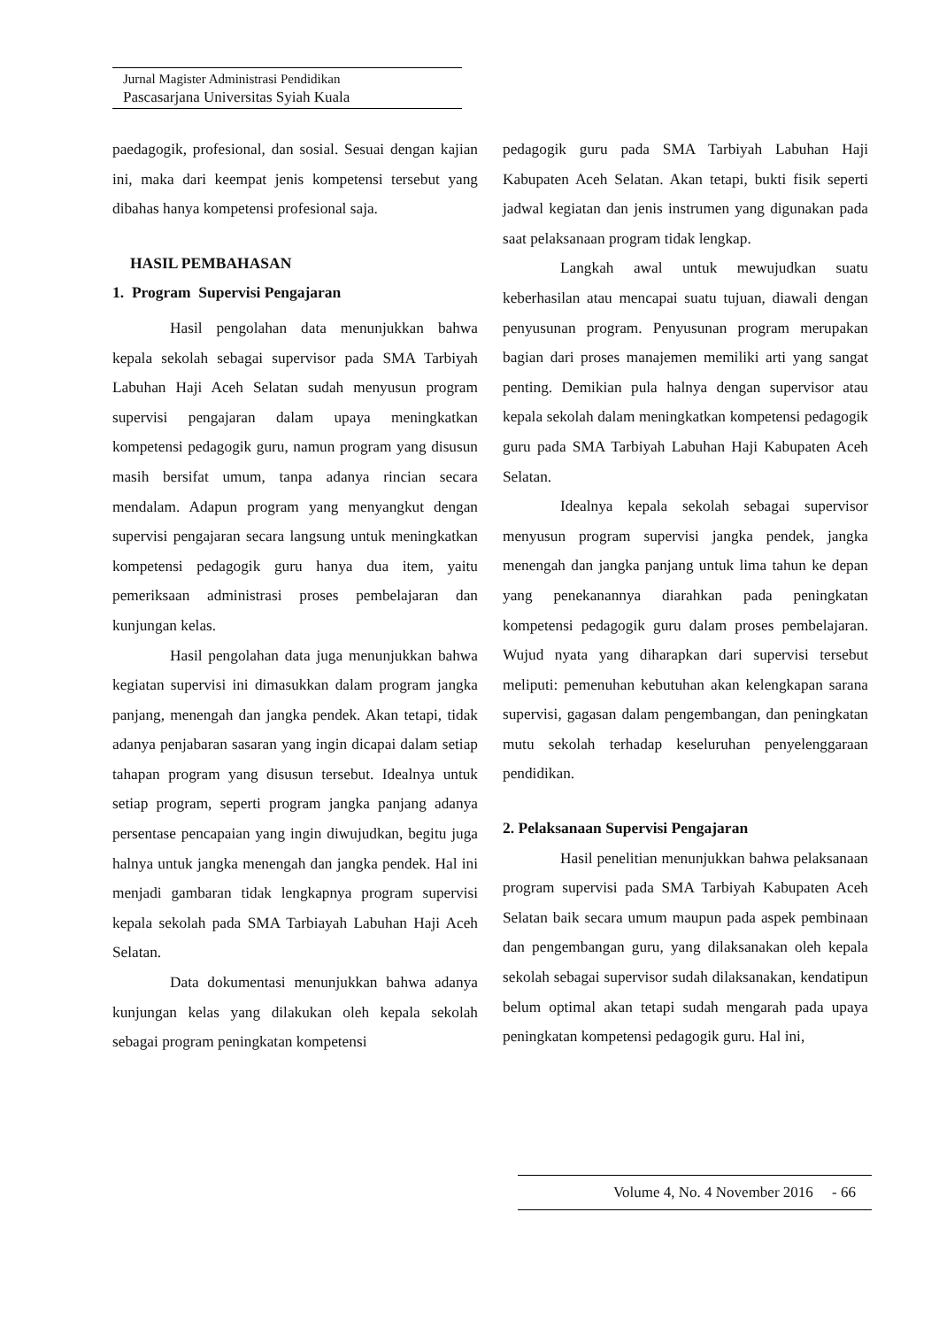Jurnal Magister Administrasi Pendidikan
Pascasarjana Universitas Syiah Kuala
paedagogik, profesional, dan sosial. Sesuai dengan kajian ini, maka dari keempat jenis kompetensi tersebut yang dibahas hanya kompetensi profesional saja.
HASIL PEMBAHASAN
1. Program Supervisi Pengajaran
Hasil pengolahan data menunjukkan bahwa kepala sekolah sebagai supervisor pada SMA Tarbiyah Labuhan Haji Aceh Selatan sudah menyusun program supervisi pengajaran dalam upaya meningkatkan kompetensi pedagogik guru, namun program yang disusun masih bersifat umum, tanpa adanya rincian secara mendalam. Adapun program yang menyangkut dengan supervisi pengajaran secara langsung untuk meningkatkan kompetensi pedagogik guru hanya dua item, yaitu pemeriksaan administrasi proses pembelajaran dan kunjungan kelas.
Hasil pengolahan data juga menunjukkan bahwa kegiatan supervisi ini dimasukkan dalam program jangka panjang, menengah dan jangka pendek. Akan tetapi, tidak adanya penjabaran sasaran yang ingin dicapai dalam setiap tahapan program yang disusun tersebut. Idealnya untuk setiap program, seperti program jangka panjang adanya persentase pencapaian yang ingin diwujudkan, begitu juga halnya untuk jangka menengah dan jangka pendek. Hal ini menjadi gambaran tidak lengkapnya program supervisi kepala sekolah pada SMA Tarbiayah Labuhan Haji Aceh Selatan.
Data dokumentasi menunjukkan bahwa adanya kunjungan kelas yang dilakukan oleh kepala sekolah sebagai program peningkatan kompetensi
pedagogik guru pada SMA Tarbiyah Labuhan Haji Kabupaten Aceh Selatan. Akan tetapi, bukti fisik seperti jadwal kegiatan dan jenis instrumen yang digunakan pada saat pelaksanaan program tidak lengkap.
Langkah awal untuk mewujudkan suatu keberhasilan atau mencapai suatu tujuan, diawali dengan penyusunan program. Penyusunan program merupakan bagian dari proses manajemen memiliki arti yang sangat penting. Demikian pula halnya dengan supervisor atau kepala sekolah dalam meningkatkan kompetensi pedagogik guru pada SMA Tarbiyah Labuhan Haji Kabupaten Aceh Selatan.
Idealnya kepala sekolah sebagai supervisor menyusun program supervisi jangka pendek, jangka menengah dan jangka panjang untuk lima tahun ke depan yang penekanannya diarahkan pada peningkatan kompetensi pedagogik guru dalam proses pembelajaran. Wujud nyata yang diharapkan dari supervisi tersebut meliputi: pemenuhan kebutuhan akan kelengkapan sarana supervisi, gagasan dalam pengembangan, dan peningkatan mutu sekolah terhadap keseluruhan penyelenggaraan pendidikan.
2. Pelaksanaan Supervisi Pengajaran
Hasil penelitian menunjukkan bahwa pelaksanaan program supervisi pada SMA Tarbiyah Kabupaten Aceh Selatan baik secara umum maupun pada aspek pembinaan dan pengembangan guru, yang dilaksanakan oleh kepala sekolah sebagai supervisor sudah dilaksanakan, kendatipun belum optimal akan tetapi sudah mengarah pada upaya peningkatan kompetensi pedagogik guru. Hal ini,
Volume 4, No. 4 November 2016 - 66